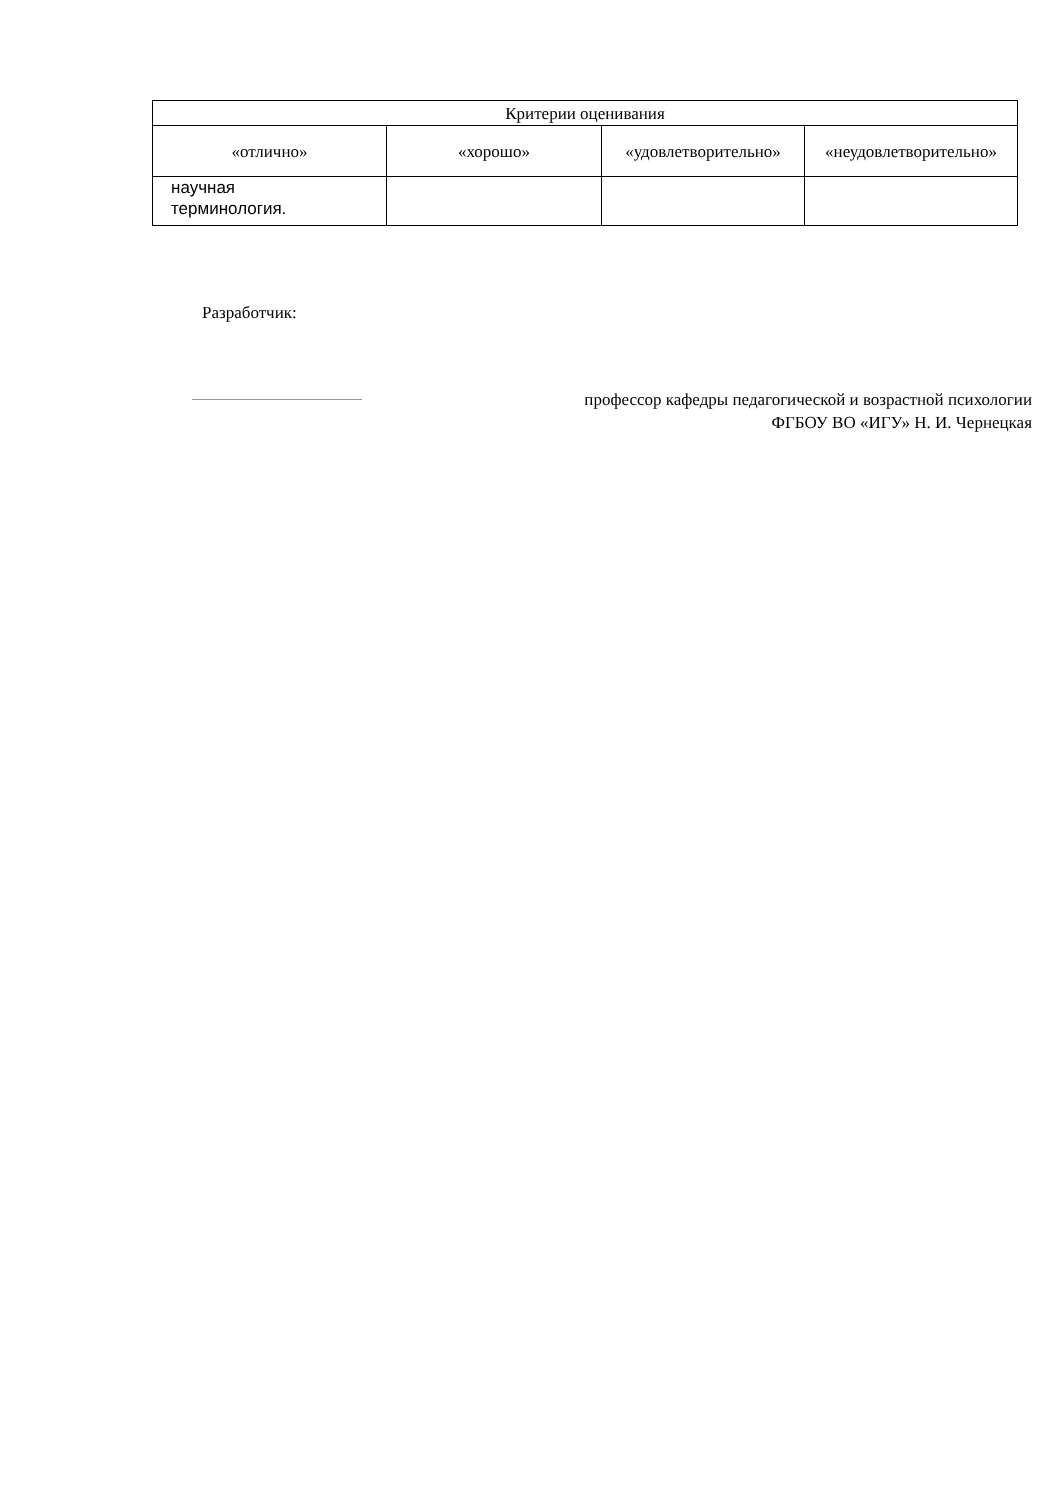| Критерии оценивания | | | |
| --- | --- | --- | --- |
| «отлично» | «хорошо» | «удовлетворительно» | «неудовлетворительно» |
| научная терминология. | | | |
Разработчик:
профессор кафедры педагогической и возрастной психологии
ФГБОУ ВО «ИГУ» Н. И. Чернецкая